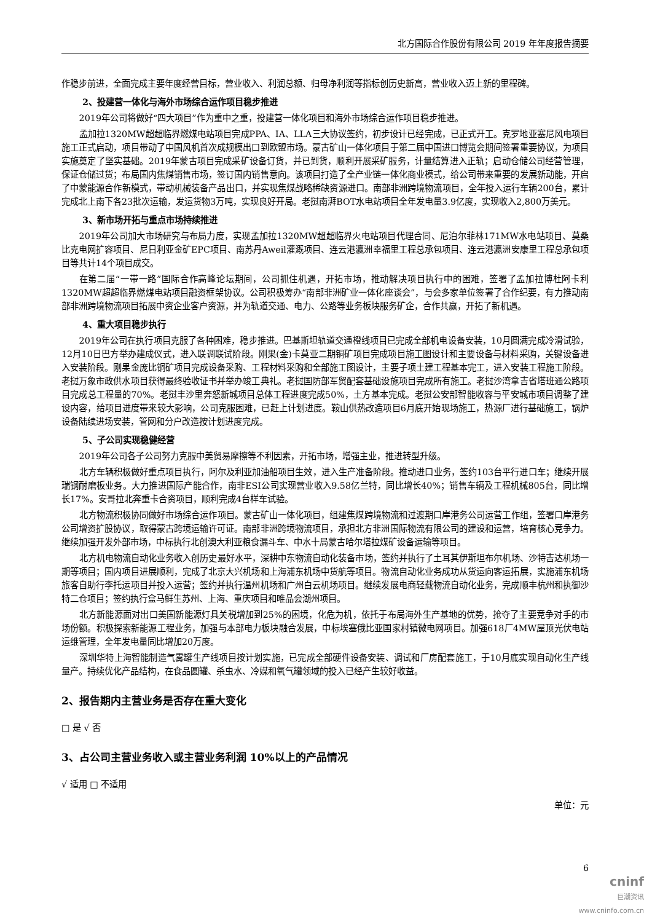北方国际合作股份有限公司 2019 年年度报告摘要
作稳步前进，全面完成主要年度经营目标，营业收入、利润总额、归母净利润等指标创历史新高，营业收入迈上新的里程碑。
2、投建营一体化与海外市场综合运作项目稳步推进
2019年公司将做好“四大项目”作为重中之重，投建营一体化项目和海外市场综合运作项目稳步推进。
孟加拉1320MW超超临界燃煤电站项目完成PPA、IA、LLA三大协议签约，初步设计已经完成，已正式开工。克罗地亚塞尼风电项目施工正式启动，项目带动了中国风机首次成规模出口到欧盟市场。蒙古矿山一体化项目于第二届中国进口博览会期间签署重要协议，为项目实施奠定了坚实基础。2019年蒙古项目完成采矿设备订货，并已到货，顺利开展采矿服务，计量结算进入正轨；启动仓储公司经营管理，保证仓储过货；布局国内焦煤销售市场，签订国内销售意向。该项目打造了全产业链一体化商业模式，给公司带来重要的发展新动能，开启了中蒙能源合作新模式，带动机械装备产品出口，并实现焦煤战略稀缺资源进口。南部非洲跨境物流项目，全年投入运行车辆200台，累计完成北上南下各23批次运输，发运货物3万吨，实现良好开局。老挝南湃BOT水电站项目全年发电量3.9亿度，实现收入2,800万美元。
3、新市场开拓与重点市场持续推进
2019年公司加大市场研究与布局力度，实现孟加拉1320MW超超临界火电站项目代理合同、尼泊尔菲林171MW水电站项目、莫桑比克电网扩容项目、尼日利亚金矿EPC项目、南苏丹Aweil灌溉项目、连云港瀛洲幸福里工程总承包项目、连云港瀛洲安康里工程总承包项目等共计14个项目成交。
在第二届“一带一路”国际合作高峰论坛期间，公司抓住机遇，开拓市场，推动解决项目执行中的困难，签署了孟加拉博杜阿卡利1320MW超超临界燃煤电站项目融资框架协议。公司积极筹办“南部非洲矿业一体化座谈会”，与会多家单位签署了合作纪要，有力推动南部非洲跨境物流项目拓展中资企业客户资源，并为轨道交通、电力、公路等业务板块服务矿企，合作共赢，开拓了新机遇。
4、重大项目稳步执行
2019年公司在执行项目克服了各种困难，稳步推进。巴基斯坦轨道交通橙线项目已完成全部机电设备安装，10月圆满完成冷滑试验，12月10日巴方举办建成仪式，进入联调联试阶段。刚果(金)卡莫亚二期铜矿项目完成项目施工图设计和主要设备与材料采购，关键设备进入安装阶段。刚果金庞比铜矿项目完成设备采购、工程材料采购和全部施工图设计，主要子项土建工程基本完工，进入安装工程施工阶段。老挝万象市政供水项目获得最终验收证书并举办竣工典礼。老挝国防部军贸配套基础设施项目完成所有施工。老挝沙湾拿吉省塔班通公路项目完成总工程量的70%。老挝丰沙里奔怒新城项目总体工程进度完成50%，土方基本完成。老挝公安部智能收容与平安城市项目调整了建设内容，给项目进度带来较大影响，公司克服困难，已赶上计划进度。鞍山供热改造项目6月底开始现场施工，热源厂进行基础施工，锅炉设备陆续进场安装，管网和分户改造按计划进度完成。
5、子公司实现稳健经营
2019年公司各子公司努力克服中美贸易摩擦等不利因素，开拓市场，增强主业，推进转型升级。
北方车辆积极做好重点项目执行，阿尔及利亚加油船项目生效，进入生产准备阶段。推动进口业务，签约103台平行进口车；继续开展瑞钢耐磨板业务。大力推进国际产能合作，南非ESI公司实现营业收入9.58亿兰特，同比增长40%；销售车辆及工程机械805台，同比增长17%。安哥拉北奔重卡合资项目，顺利完成4台样车试验。
北方物流积极协同做好市场综合运作项目。蒙古矿山一体化项目，组建焦煤跨境物流和过渡期口岸港务公司运营工作组，签署口岸港务公司增资扩股协议，取得蒙古跨境运输许可证。南部非洲跨境物流项目，承担北方非洲国际物流有限公司的建设和运营，培育核心竞争力。继续加强开发外部市场，中标执行北创澳大利亚粮食漏斗车、中水十局蒙古哈尔塔拉煤矿设备运输等项目。
北方机电物流自动化业务收入创历史最好水平，深耕中东物流自动化装备市场，签约并执行了土耳其伊斯坦布尔机场、沙特吉达机场一期等项目；国内项目进展顺利，完成了北京大兴机场和上海浦东机场中货航等项目。物流自动化业务成功从货运向客运拓展，实施浦东机场旅客自助行李托运项目并投入运营；签约并执行温州机场和广州白云机场项目。继续发展电商轻载物流自动化业务，完成顺丰杭州和执御沙特二仓项目；签约执行盒马鲜生苏州、上海、重庆项目和唯品会湖州项目。
北方新能源面对出口美国新能源灯具关税增加到25%的困境，化危为机，依托于布局海外生产基地的优势，抢夺了主要竞争对手的市场份额。积极探索新能源工程业务，加强与本部电力板块融合发展，中标埃塞俄比亚国家村镇微电网项目。加强618厂4MW屋顶光伏电站运维管理，全年发电量同比增加20万度。
深圳华特上海智能制造气雾罐生产线项目按计划实施，已完成全部硬件设备安装、调试和厂房配套施工，于10月底实现自动化生产线量产。持续优化产品结构，在食品圆罐、杀虫水、冷媒和氧气罐领域的投入已经产生较好收益。
2、报告期内主营业务是否存在重大变化
□ 是 √ 否
3、占公司主营业务收入或主营业务利润 10%以上的产品情况
√ 适用 □ 不适用
单位：元
6
cninf
巨潮资讯
www.cninfo.com.cn